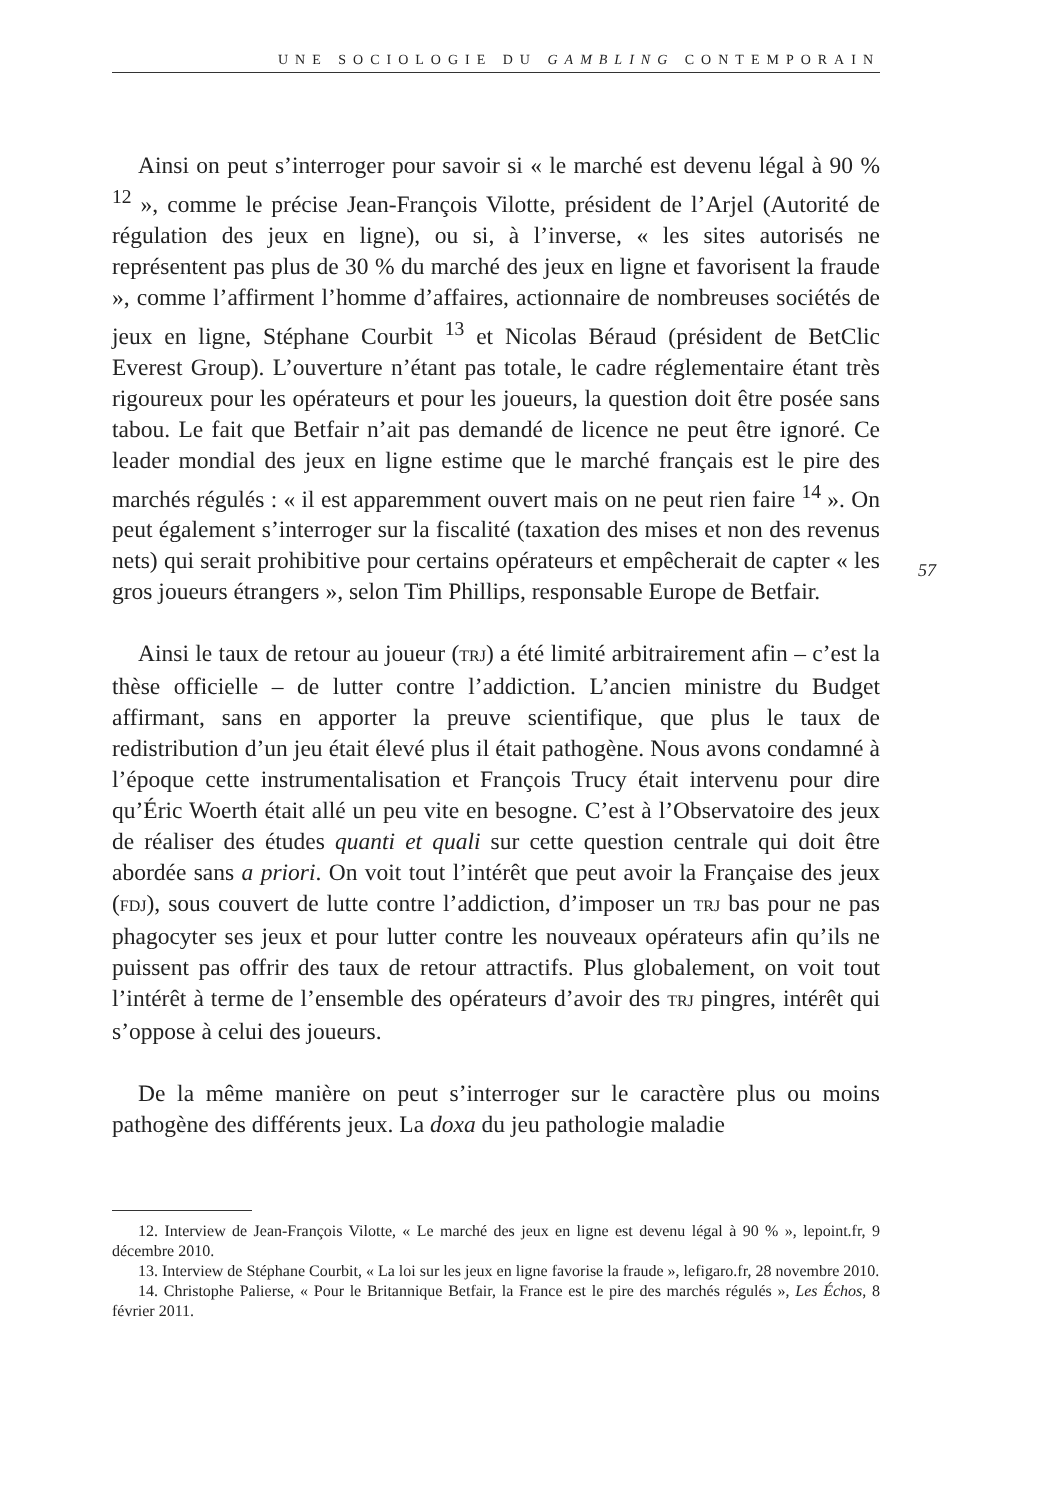UNE SOCIOLOGIE DU GAMBLING CONTEMPORAIN
Ainsi on peut s’interroger pour savoir si « le marché est devenu légal à 90 % <sup>12</sup> », comme le précise Jean-François Vilotte, président de l’Arjel (Autorité de régulation des jeux en ligne), ou si, à l’inverse, « les sites autorisés ne représentent pas plus de 30 % du marché des jeux en ligne et favorisent la fraude », comme l’affirment l’homme d’affaires, actionnaire de nombreuses sociétés de jeux en ligne, Stéphane Courbit <sup>13</sup> et Nicolas Béraud (président de BetClic Everest Group). L’ouverture n’étant pas totale, le cadre réglementaire étant très rigoureux pour les opérateurs et pour les joueurs, la question doit être posée sans tabou. Le fait que Betfair n’ait pas demandé de licence ne peut être ignoré. Ce leader mondial des jeux en ligne estime que le marché français est le pire des marchés régulés : « il est apparemment ouvert mais on ne peut rien faire <sup>14</sup> ». On peut également s’interroger sur la fiscalité (taxation des mises et non des revenus nets) qui serait prohibitive pour certains opérateurs et empêcherait de capter « les gros joueurs étrangers », selon Tim Phillips, responsable Europe de Betfair.
Ainsi le taux de retour au joueur (TRJ) a été limité arbitrairement afin – c’est la thèse officielle – de lutter contre l’addiction. L’ancien ministre du Budget affirmant, sans en apporter la preuve scientifique, que plus le taux de redistribution d’un jeu était élevé plus il était pathogène. Nous avons condamné à l’époque cette instrumentalisation et François Trucy était intervenu pour dire qu’Éric Woerth était allé un peu vite en besogne. C’est à l’Observatoire des jeux de réaliser des études quanti et quali sur cette question centrale qui doit être abordée sans a priori. On voit tout l’intérêt que peut avoir la Française des jeux (FDJ), sous couvert de lutte contre l’addiction, d’imposer un TRJ bas pour ne pas phagocyter ses jeux et pour lutter contre les nouveaux opérateurs afin qu’ils ne puissent pas offrir des taux de retour attractifs. Plus globalement, on voit tout l’intérêt à terme de l’ensemble des opérateurs d’avoir des TRJ pingres, intérêt qui s’oppose à celui des joueurs.
De la même manière on peut s’interroger sur le caractère plus ou moins pathogène des différents jeux. La doxa du jeu pathologie maladie
57
12. Interview de Jean-François Vilotte, « Le marché des jeux en ligne est devenu légal à 90 % », lepoint.fr, 9 décembre 2010.
13. Interview de Stéphane Courbit, « La loi sur les jeux en ligne favorise la fraude », lefigaro.fr, 28 novembre 2010.
14. Christophe Palierse, « Pour le Britannique Betfair, la France est le pire des marchés régulés », Les Échos, 8 février 2011.